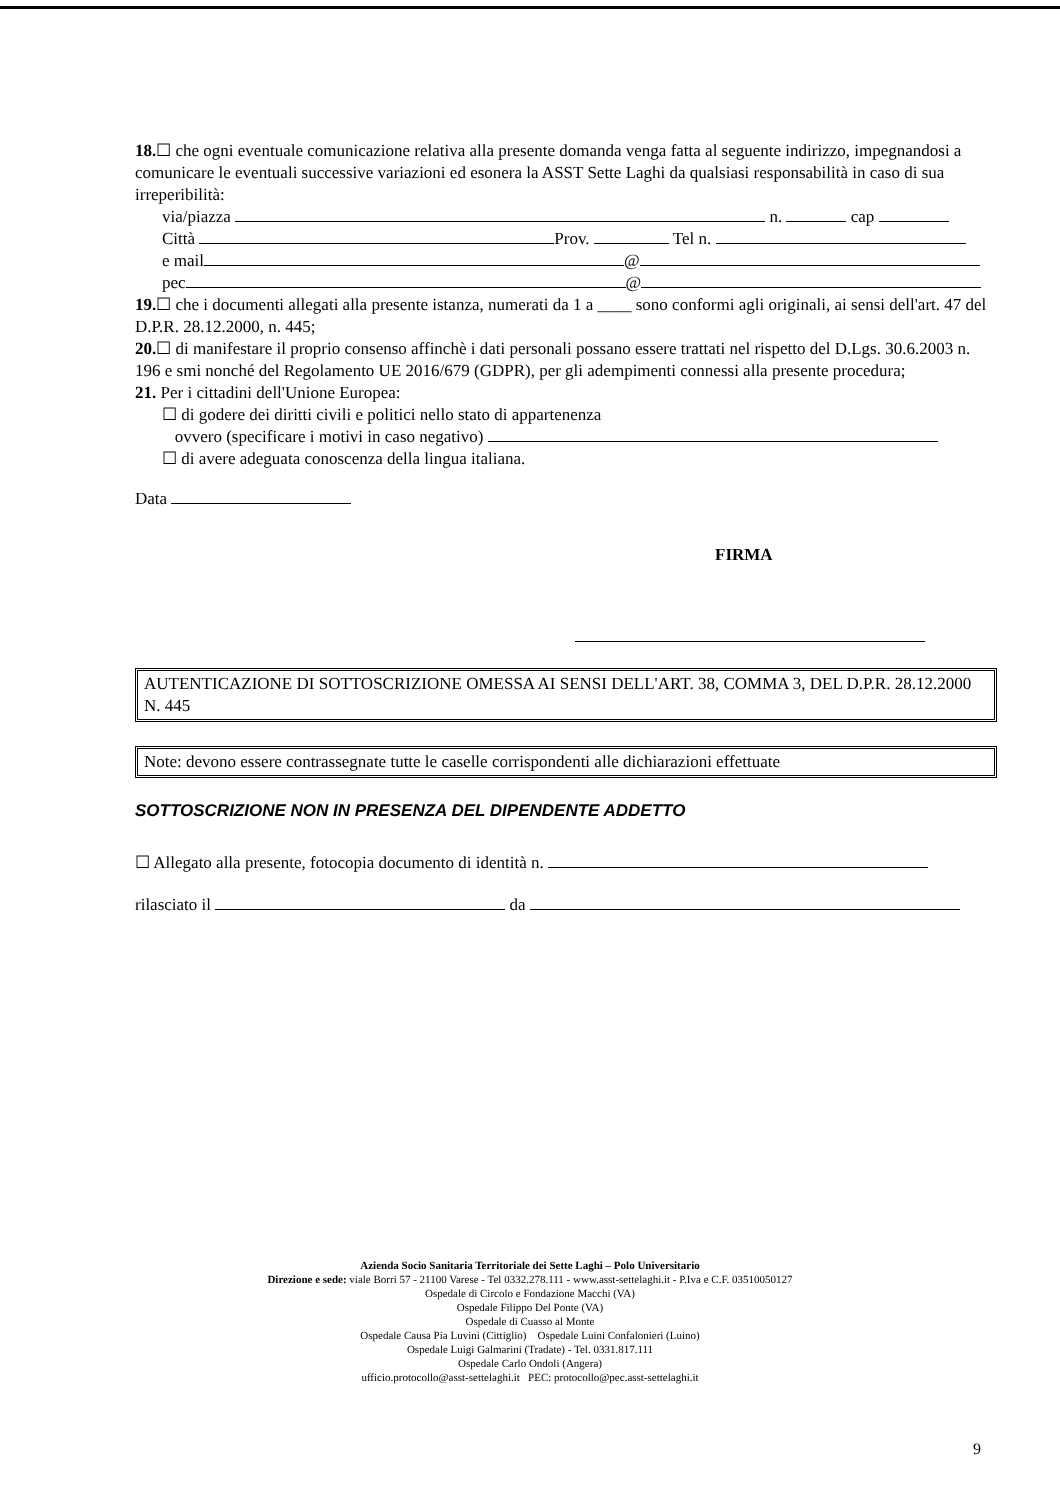18.☐ che ogni eventuale comunicazione relativa alla presente domanda venga fatta al seguente indirizzo, impegnandosi a comunicare le eventuali successive variazioni ed esonera la ASST Sette Laghi da qualsiasi responsabilità in caso di sua irreperibilità:
via/piazza n. cap
Città Prov. Tel n.
e mail @
pec @
19.☐ che i documenti allegati alla presente istanza, numerati da 1 a ____ sono conformi agli originali, ai sensi dell'art. 47 del D.P.R. 28.12.2000, n. 445;
20.☐ di manifestare il proprio consenso affinchè i dati personali possano essere trattati nel rispetto del D.Lgs. 30.6.2003 n. 196 e smi nonché del Regolamento UE 2016/679 (GDPR), per gli adempimenti connessi alla presente procedura;
21. Per i cittadini dell'Unione Europea:
☐ di godere dei diritti civili e politici nello stato di appartenenza
ovvero (specificare i motivi in caso negativo)
☐ di avere adeguata conoscenza della lingua italiana.
Data
FIRMA
AUTENTICAZIONE DI SOTTOSCRIZIONE OMESSA AI SENSI DELL'ART. 38, COMMA 3, DEL D.P.R. 28.12.2000 N. 445
Note: devono essere contrassegnate tutte le caselle corrispondenti alle dichiarazioni effettuate
SOTTOSCRIZIONE NON IN PRESENZA DEL DIPENDENTE ADDETTO
☐ Allegato alla presente, fotocopia documento di identità n.
rilasciato il da
Azienda Socio Sanitaria Territoriale dei Sette Laghi – Polo Universitario
Direzione e sede: viale Borri 57 - 21100 Varese - Tel 0332.278.111 - www.asst-settelaghi.it - P.Iva e C.F. 03510050127
Ospedale di Circolo e Fondazione Macchi (VA)
Ospedale Filippo Del Ponte (VA)
Ospedale di Cuasso al Monte
Ospedale Causa Pia Luvini (Cittiglio) Ospedale Luini Confalonieri (Luino)
Ospedale Luigi Galmarini (Tradate) - Tel. 0331.817.111
Ospedale Carlo Ondoli (Angera)
ufficio.protocollo@asst-settelaghi.it PEC: protocollo@pec.asst-settelaghi.it
9